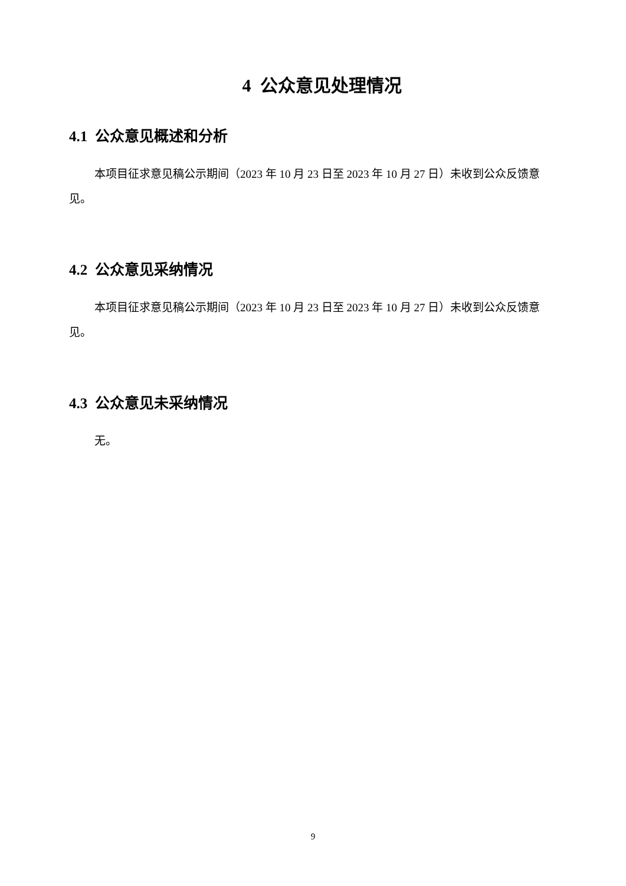4 公众意见处理情况
4.1 公众意见概述和分析
本项目征求意见稿公示期间（2023 年 10 月 23 日至 2023 年 10 月 27 日）未收到公众反馈意见。
4.2 公众意见采纳情况
本项目征求意见稿公示期间（2023 年 10 月 23 日至 2023 年 10 月 27 日）未收到公众反馈意见。
4.3 公众意见未采纳情况
无。
9